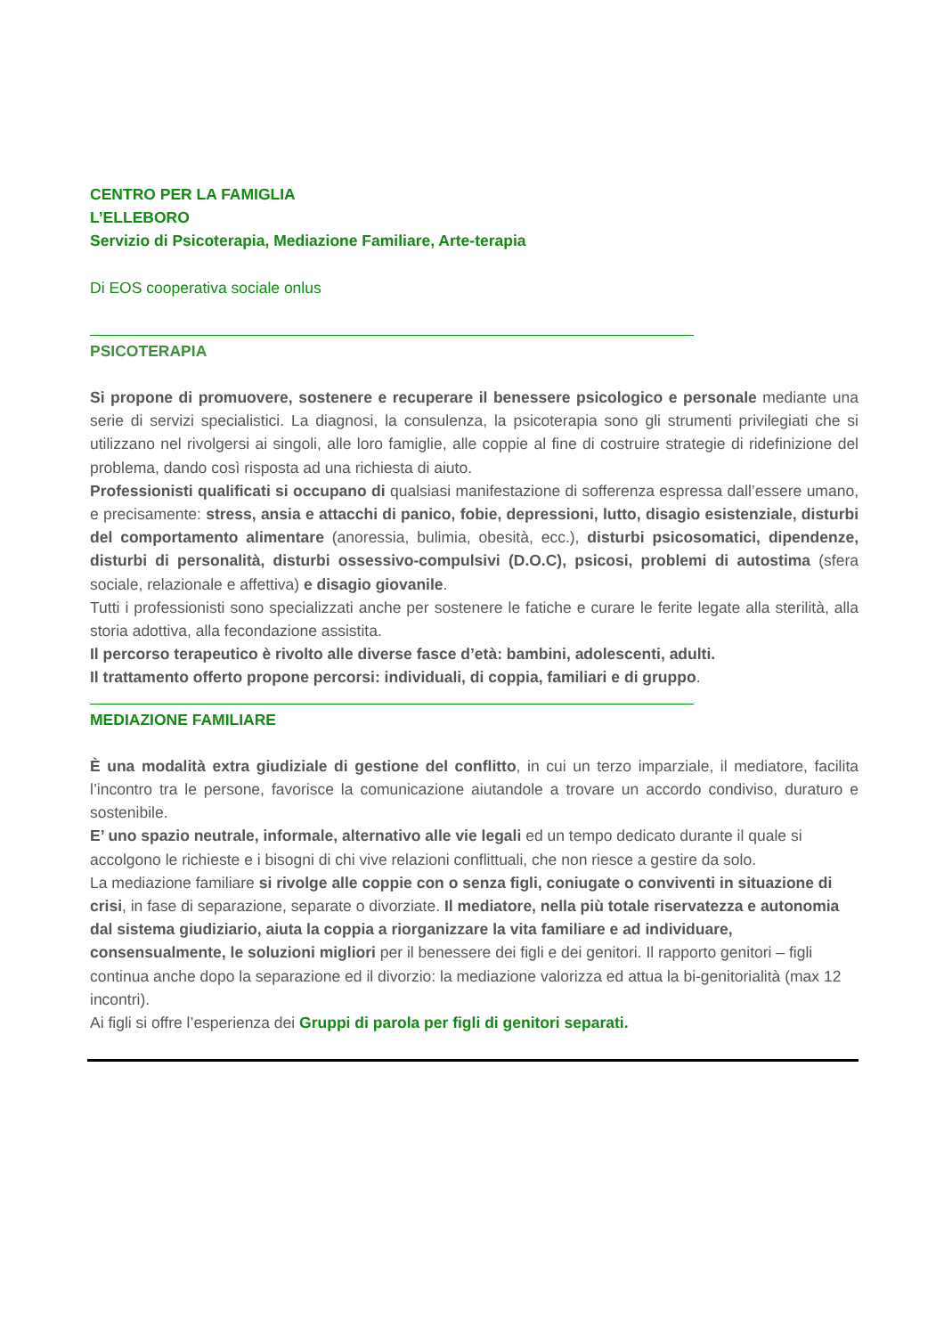CENTRO PER LA FAMIGLIA
L’ELLEBORO
Servizio di Psicoterapia, Mediazione Familiare, Arte-terapia
Di EOS cooperativa sociale onlus
PSICOTERAPIA
Si propone di promuovere, sostenere e recuperare il benessere psicologico e personale mediante una serie di servizi specialistici. La diagnosi, la consulenza, la psicoterapia sono gli strumenti privilegiati che si utilizzano nel rivolgersi ai singoli, alle loro famiglie, alle coppie al fine di costruire strategie di ridefinizione del problema, dando così risposta ad una richiesta di aiuto.
Professionisti qualificati si occupano di qualsiasi manifestazione di sofferenza espressa dall’essere umano, e precisamente: stress, ansia e attacchi di panico, fobie, depressioni, lutto, disagio esistenziale, disturbi del comportamento alimentare (anoressia, bulimia, obesità, ecc.), disturbi psicosomatici, dipendenze, disturbi di personalità, disturbi ossessivo-compulsivi (D.O.C), psicosi, problemi di autostima (sfera sociale, relazionale e affettiva) e disagio giovanile.
Tutti i professionisti sono specializzati anche per sostenere le fatiche e curare le ferite legate alla sterilità, alla storia adottiva, alla fecondazione assistita.
Il percorso terapeutico è rivolto alle diverse fasce d’età: bambini, adolescenti, adulti.
Il trattamento offerto propone percorsi: individuali, di coppia, familiari e di gruppo.
MEDIAZIONE FAMILIARE
È una modalità extra giudiziale di gestione del conflitto, in cui un terzo imparziale, il mediatore, facilita l’incontro tra le persone, favorisce la comunicazione aiutandole a trovare un accordo condiviso, duraturo e sostenibile.
E’ uno spazio neutrale, informale, alternativo alle vie legali ed un tempo dedicato durante il quale si accolgono le richieste e i bisogni di chi vive relazioni conflittuali, che non riesce a gestire da solo.
La mediazione familiare si rivolge alle coppie con o senza figli, coniugate o conviventi in situazione di crisi, in fase di separazione, separate o divorziate. Il mediatore, nella più totale riservatezza e autonomia dal sistema giudiziario, aiuta la coppia a riorganizzare la vita familiare e ad individuare, consensualmente, le soluzioni migliori per il benessere dei figli e dei genitori. Il rapporto genitori – figli continua anche dopo la separazione ed il divorzio: la mediazione valorizza ed attua la bi-genitorialità (max 12 incontri).
Ai figli si offre l’esperienza dei Gruppi di parola per figli di genitori separati.